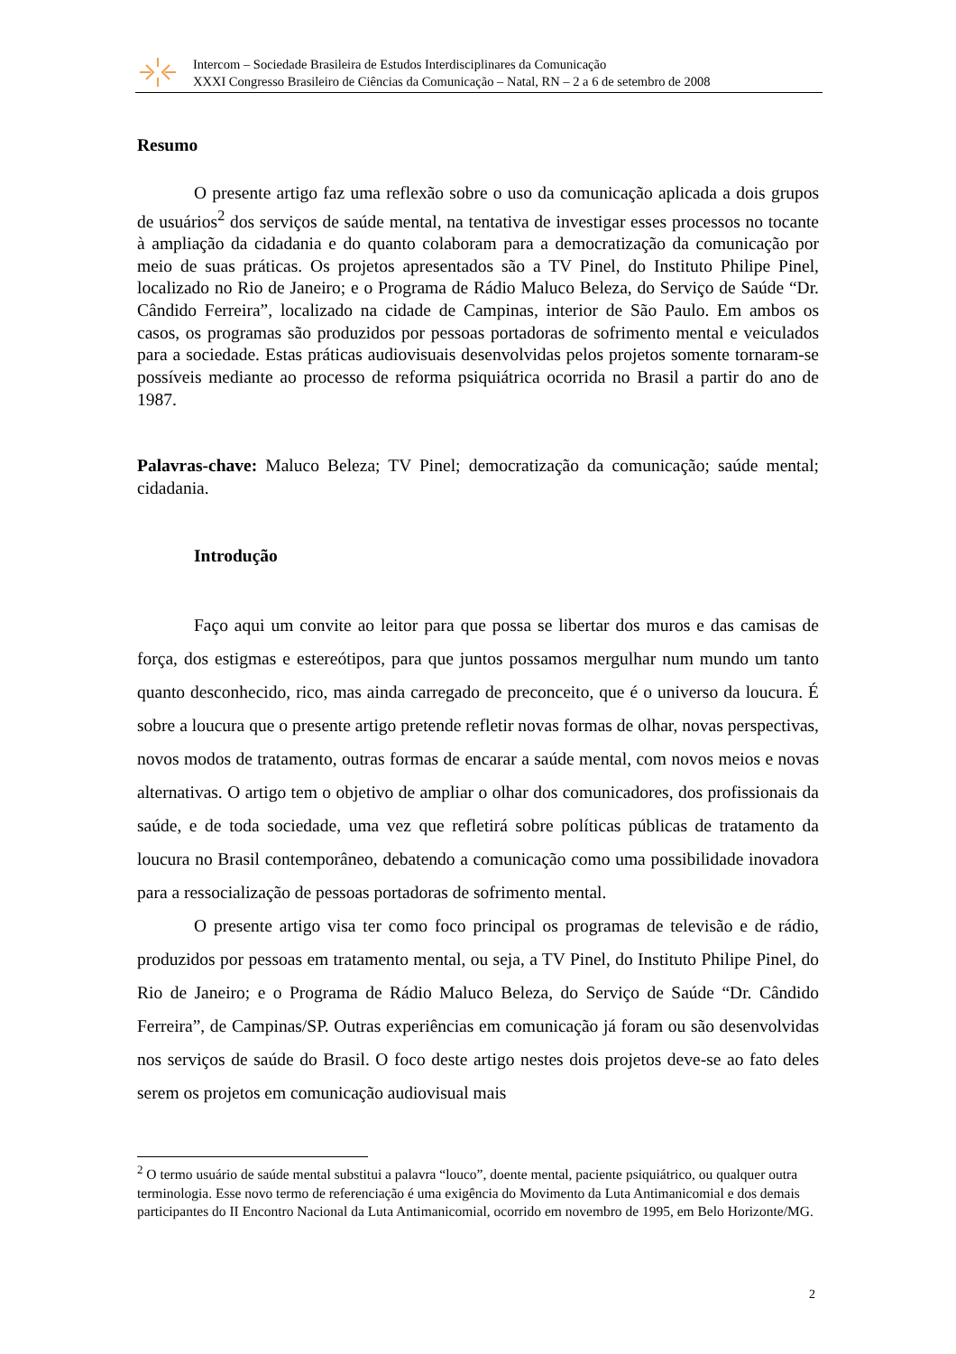Intercom – Sociedade Brasileira de Estudos Interdisciplinares da Comunicação
XXXI Congresso Brasileiro de Ciências da Comunicação – Natal, RN – 2 a 6 de setembro de 2008
Resumo
O presente artigo faz uma reflexão sobre o uso da comunicação aplicada a dois grupos de usuários<sup>2</sup> dos serviços de saúde mental, na tentativa de investigar esses processos no tocante à ampliação da cidadania e do quanto colaboram para a democratização da comunicação por meio de suas práticas. Os projetos apresentados são a TV Pinel, do Instituto Philipe Pinel, localizado no Rio de Janeiro; e o Programa de Rádio Maluco Beleza, do Serviço de Saúde “Dr. Cândido Ferreira”, localizado na cidade de Campinas, interior de São Paulo. Em ambos os casos, os programas são produzidos por pessoas portadoras de sofrimento mental e veiculados para a sociedade. Estas práticas audiovisuais desenvolvidas pelos projetos somente tornaram-se possíveis mediante ao processo de reforma psiquiátrica ocorrida no Brasil a partir do ano de 1987.
Palavras-chave: Maluco Beleza; TV Pinel; democratização da comunicação; saúde mental; cidadania.
Introdução
Faço aqui um convite ao leitor para que possa se libertar dos muros e das camisas de força, dos estigmas e estereótipos, para que juntos possamos mergulhar num mundo um tanto quanto desconhecido, rico, mas ainda carregado de preconceito, que é o universo da loucura. É sobre a loucura que o presente artigo pretende refletir novas formas de olhar, novas perspectivas, novos modos de tratamento, outras formas de encarar a saúde mental, com novos meios e novas alternativas. O artigo tem o objetivo de ampliar o olhar dos comunicadores, dos profissionais da saúde, e de toda sociedade, uma vez que refletirá sobre políticas públicas de tratamento da loucura no Brasil contemporâneo, debatendo a comunicação como uma possibilidade inovadora para a ressocialização de pessoas portadoras de sofrimento mental.
O presente artigo visa ter como foco principal os programas de televisão e de rádio, produzidos por pessoas em tratamento mental, ou seja, a TV Pinel, do Instituto Philipe Pinel, do Rio de Janeiro; e o Programa de Rádio Maluco Beleza, do Serviço de Saúde “Dr. Cândido Ferreira”, de Campinas/SP. Outras experiências em comunicação já foram ou são desenvolvidas nos serviços de saúde do Brasil. O foco deste artigo nestes dois projetos deve-se ao fato deles serem os projetos em comunicação audiovisual mais
<sup>2</sup> O termo usuário de saúde mental substitui a palavra “louco”, doente mental, paciente psiquiátrico, ou qualquer outra terminologia. Esse novo termo de referenciação é uma exigência do Movimento da Luta Antimanicomial e dos demais participantes do II Encontro Nacional da Luta Antimanicomial, ocorrido em novembro de 1995, em Belo Horizonte/MG.
2